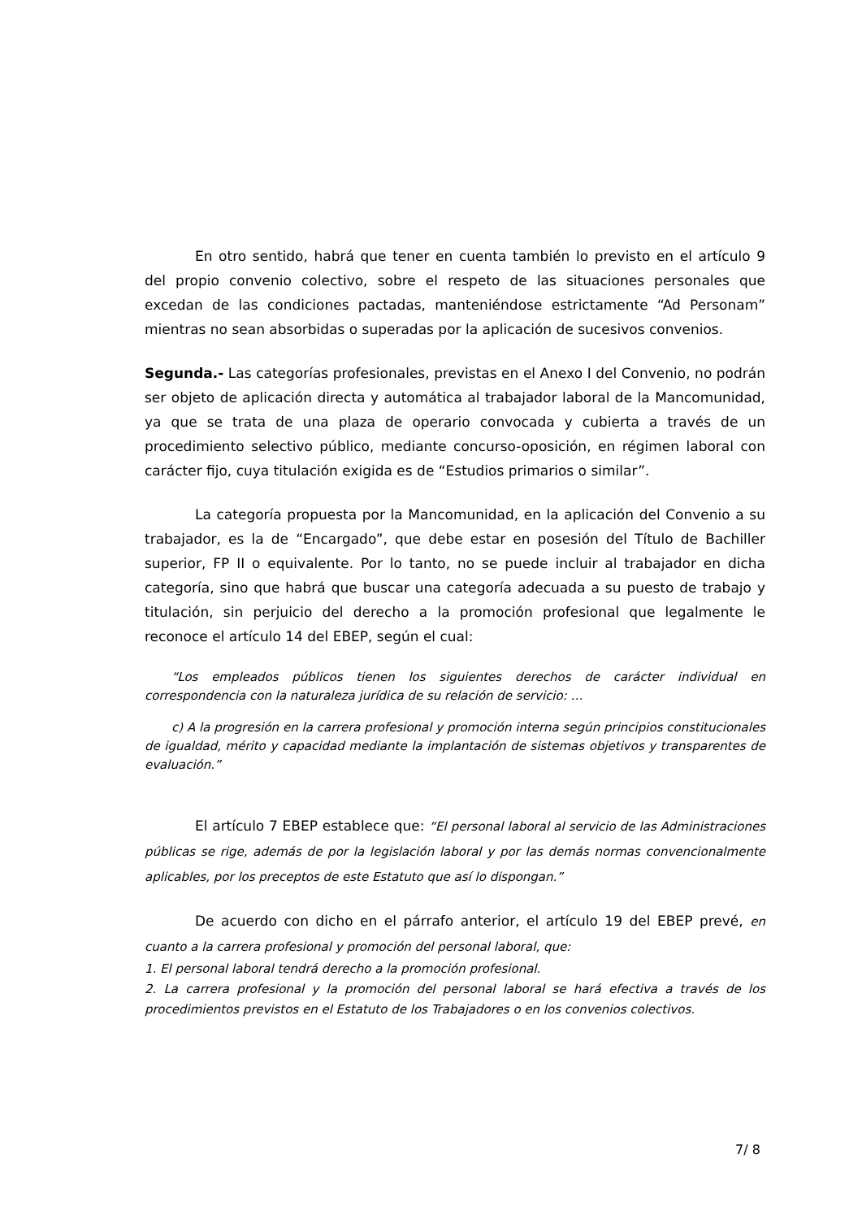En otro sentido, habrá que tener en cuenta también lo previsto en el artículo 9 del propio convenio colectivo, sobre el respeto de las situaciones personales que excedan de las condiciones pactadas, manteniéndose estrictamente “Ad Personam” mientras no sean absorbidas o superadas por la aplicación de sucesivos convenios.
Segunda.- Las categorías profesionales, previstas en el Anexo I del Convenio, no podrán ser objeto de aplicación directa y automática al trabajador laboral de la Mancomunidad, ya que se trata de una plaza de operario convocada y cubierta a través de un procedimiento selectivo público, mediante concurso-oposición, en régimen laboral con carácter fijo, cuya titulación exigida es de “Estudios primarios o similar”.
La categoría propuesta por la Mancomunidad, en la aplicación del Convenio a su trabajador, es la de “Encargado”, que debe estar en posesión del Título de Bachiller superior, FP II o equivalente. Por lo tanto, no se puede incluir al trabajador en dicha categoría, sino que habrá que buscar una categoría adecuada a su puesto de trabajo y titulación, sin perjuicio del derecho a la promoción profesional que legalmente le reconoce el artículo 14 del EBEP, según el cual:
“Los empleados públicos tienen los siguientes derechos de carácter individual en correspondencia con la naturaleza jurídica de su relación de servicio: …
c) A la progresión en la carrera profesional y promoción interna según principios constitucionales de igualdad, mérito y capacidad mediante la implantación de sistemas objetivos y transparentes de evaluación.”
El artículo 7 EBEP establece que: “El personal laboral al servicio de las Administraciones públicas se rige, además de por la legislación laboral y por las demás normas convencionalmente aplicables, por los preceptos de este Estatuto que así lo dispongan.”
De acuerdo con dicho en el párrafo anterior, el artículo 19 del EBEP prevé, en cuanto a la carrera profesional y promoción del personal laboral, que:
1. El personal laboral tendrá derecho a la promoción profesional.
2. La carrera profesional y la promoción del personal laboral se hará efectiva a través de los procedimientos previstos en el Estatuto de los Trabajadores o en los convenios colectivos.
7/ 8